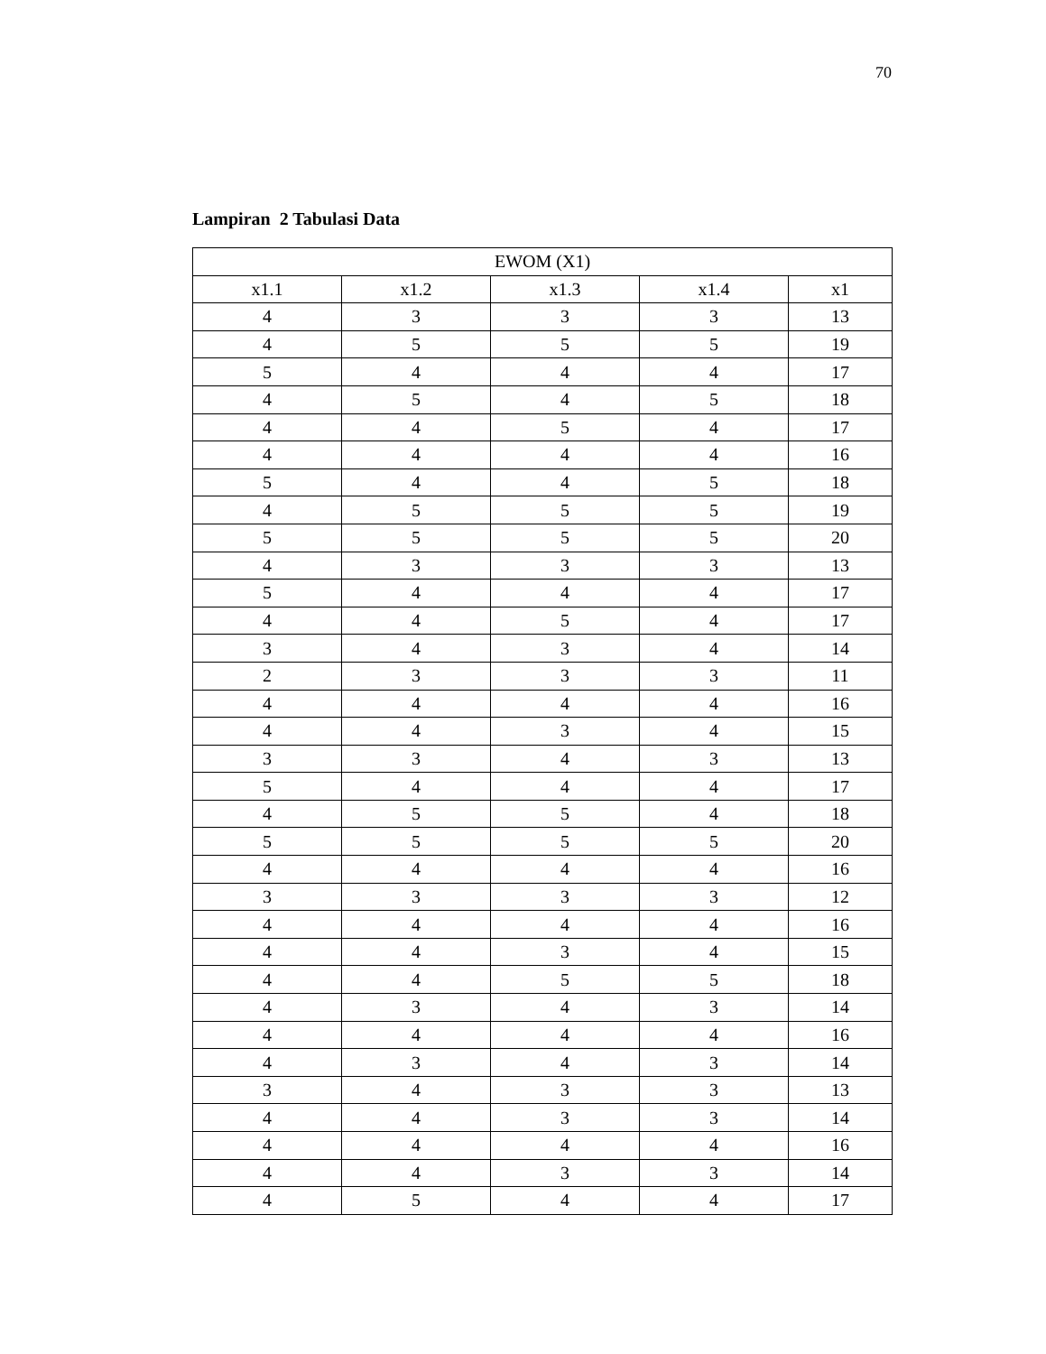70
Lampiran 2 Tabulasi Data
| EWOM (X1) | | | | |
| --- | --- | --- | --- | --- |
| x1.1 | x1.2 | x1.3 | x1.4 | x1 |
| 4 | 3 | 3 | 3 | 13 |
| 4 | 5 | 5 | 5 | 19 |
| 5 | 4 | 4 | 4 | 17 |
| 4 | 5 | 4 | 5 | 18 |
| 4 | 4 | 5 | 4 | 17 |
| 4 | 4 | 4 | 4 | 16 |
| 5 | 4 | 4 | 5 | 18 |
| 4 | 5 | 5 | 5 | 19 |
| 5 | 5 | 5 | 5 | 20 |
| 4 | 3 | 3 | 3 | 13 |
| 5 | 4 | 4 | 4 | 17 |
| 4 | 4 | 5 | 4 | 17 |
| 3 | 4 | 3 | 4 | 14 |
| 2 | 3 | 3 | 3 | 11 |
| 4 | 4 | 4 | 4 | 16 |
| 4 | 4 | 3 | 4 | 15 |
| 3 | 3 | 4 | 3 | 13 |
| 5 | 4 | 4 | 4 | 17 |
| 4 | 5 | 5 | 4 | 18 |
| 5 | 5 | 5 | 5 | 20 |
| 4 | 4 | 4 | 4 | 16 |
| 3 | 3 | 3 | 3 | 12 |
| 4 | 4 | 4 | 4 | 16 |
| 4 | 4 | 3 | 4 | 15 |
| 4 | 4 | 5 | 5 | 18 |
| 4 | 3 | 4 | 3 | 14 |
| 4 | 4 | 4 | 4 | 16 |
| 4 | 3 | 4 | 3 | 14 |
| 3 | 4 | 3 | 3 | 13 |
| 4 | 4 | 3 | 3 | 14 |
| 4 | 4 | 4 | 4 | 16 |
| 4 | 4 | 3 | 3 | 14 |
| 4 | 5 | 4 | 4 | 17 |